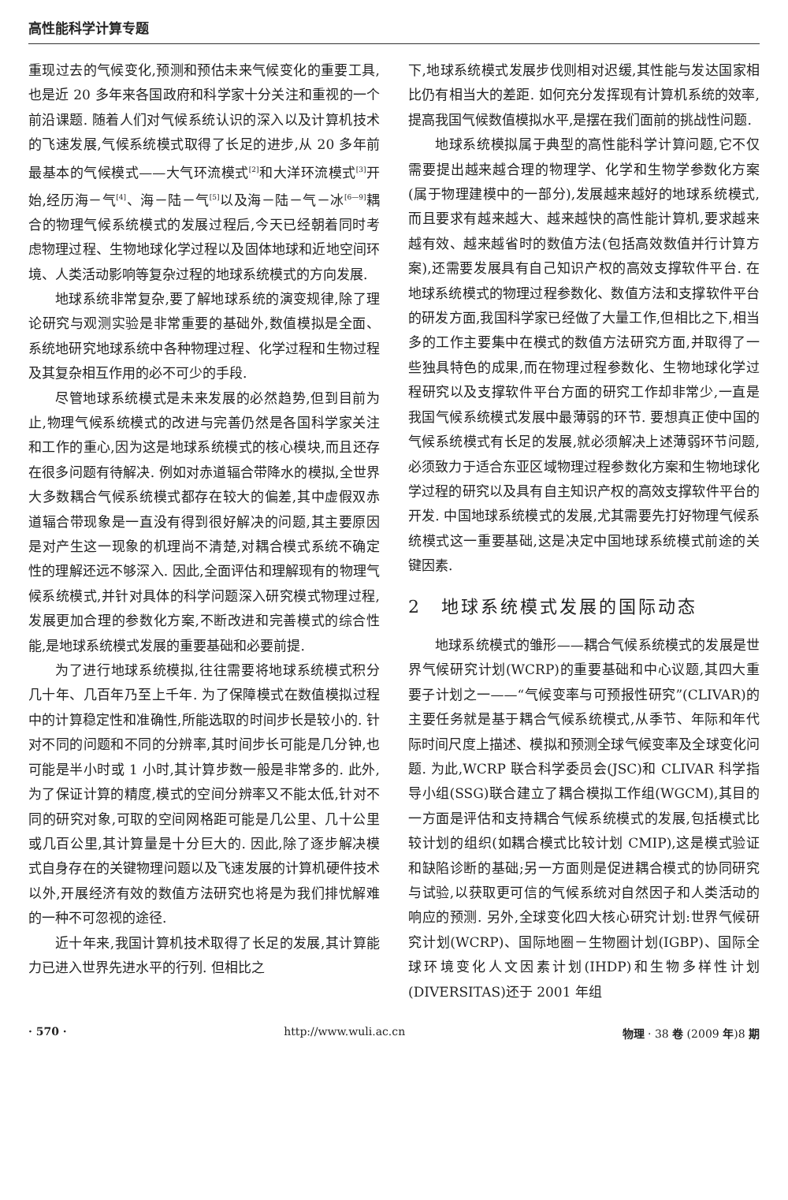高性能科学计算专题
重现过去的气候变化,预测和预估未来气候变化的重要工具,也是近 20 多年来各国政府和科学家十分关注和重视的一个前沿课题. 随着人们对气候系统认识的深入以及计算机技术的飞速发展,气候系统模式取得了长足的进步,从 20 多年前最基本的气候模式——大气环流模式<sup>[2]</sup>和大洋环流模式<sup>[3]</sup>开始,经历海－气<sup>[4]</sup>、海－陆－气<sup>[5]</sup>以及海－陆－气－冰<sup>[6—9]</sup>耦合的物理气候系统模式的发展过程后,今天已经朝着同时考虑物理过程、生物地球化学过程以及固体地球和近地空间环境、人类活动影响等复杂过程的地球系统模式的方向发展.
地球系统非常复杂,要了解地球系统的演变规律,除了理论研究与观测实验是非常重要的基础外,数值模拟是全面、系统地研究地球系统中各种物理过程、化学过程和生物过程及其复杂相互作用的必不可少的手段.
尽管地球系统模式是未来发展的必然趋势,但到目前为止,物理气候系统模式的改进与完善仍然是各国科学家关注和工作的重心,因为这是地球系统模式的核心模块,而且还存在很多问题有待解决. 例如对赤道辐合带降水的模拟,全世界大多数耦合气候系统模式都存在较大的偏差,其中虚假双赤道辐合带现象是一直没有得到很好解决的问题,其主要原因是对产生这一现象的机理尚不清楚,对耦合模式系统不确定性的理解还远不够深入. 因此,全面评估和理解现有的物理气候系统模式,并针对具体的科学问题深入研究模式物理过程,发展更加合理的参数化方案,不断改进和完善模式的综合性能,是地球系统模式发展的重要基础和必要前提.
为了进行地球系统模拟,往往需要将地球系统模式积分几十年、几百年乃至上千年. 为了保障模式在数值模拟过程中的计算稳定性和准确性,所能选取的时间步长是较小的. 针对不同的问题和不同的分辨率,其时间步长可能是几分钟,也可能是半小时或 1 小时,其计算步数一般是非常多的. 此外,为了保证计算的精度,模式的空间分辨率又不能太低,针对不同的研究对象,可取的空间网格距可能是几公里、几十公里或几百公里,其计算量是十分巨大的. 因此,除了逐步解决模式自身存在的关键物理问题以及飞速发展的计算机硬件技术以外,开展经济有效的数值方法研究也将是为我们排忧解难的一种不可忽视的途径.
近十年来,我国计算机技术取得了长足的发展,其计算能力已进入世界先进水平的行列. 但相比之
下,地球系统模式发展步伐则相对迟缓,其性能与发达国家相比仍有相当大的差距. 如何充分发挥现有计算机系统的效率,提高我国气候数值模拟水平,是摆在我们面前的挑战性问题.
地球系统模拟属于典型的高性能科学计算问题,它不仅需要提出越来越合理的物理学、化学和生物学参数化方案(属于物理建模中的一部分),发展越来越好的地球系统模式,而且要求有越来越大、越来越快的高性能计算机,要求越来越有效、越来越省时的数值方法(包括高效数值并行计算方案),还需要发展具有自己知识产权的高效支撑软件平台. 在地球系统模式的物理过程参数化、数值方法和支撑软件平台的研发方面,我国科学家已经做了大量工作,但相比之下,相当多的工作主要集中在模式的数值方法研究方面,并取得了一些独具特色的成果,而在物理过程参数化、生物地球化学过程研究以及支撑软件平台方面的研究工作却非常少,一直是我国气候系统模式发展中最薄弱的环节. 要想真正使中国的气候系统模式有长足的发展,就必须解决上述薄弱环节问题,必须致力于适合东亚区域物理过程参数化方案和生物地球化学过程的研究以及具有自主知识产权的高效支撑软件平台的开发. 中国地球系统模式的发展,尤其需要先打好物理气候系统模式这一重要基础,这是决定中国地球系统模式前途的关键因素.
2　地球系统模式发展的国际动态
地球系统模式的雏形——耦合气候系统模式的发展是世界气候研究计划(WCRP)的重要基础和中心议题,其四大重要子计划之一——“气候变率与可预报性研究”(CLIVAR)的主要任务就是基于耦合气候系统模式,从季节、年际和年代际时间尺度上描述、模拟和预测全球气候变率及全球变化问题. 为此,WCRP 联合科学委员会(JSC)和 CLIVAR 科学指导小组(SSG)联合建立了耦合模拟工作组(WGCM),其目的一方面是评估和支持耦合气候系统模式的发展,包括模式比较计划的组织(如耦合模式比较计划 CMIP),这是模式验证和缺陷诊断的基础;另一方面则是促进耦合模式的协同研究与试验,以获取更可信的气候系统对自然因子和人类活动的响应的预测. 另外,全球变化四大核心研究计划:世界气候研究计划(WCRP)、国际地圈－生物圈计划(IGBP)、国际全球环境变化人文因素计划(IHDP)和生物多样性计划(DIVERSITAS)还于 2001 年组
· 570 · http://www.wuli.ac.cn 物理 · 38 卷 (2009 年)8 期